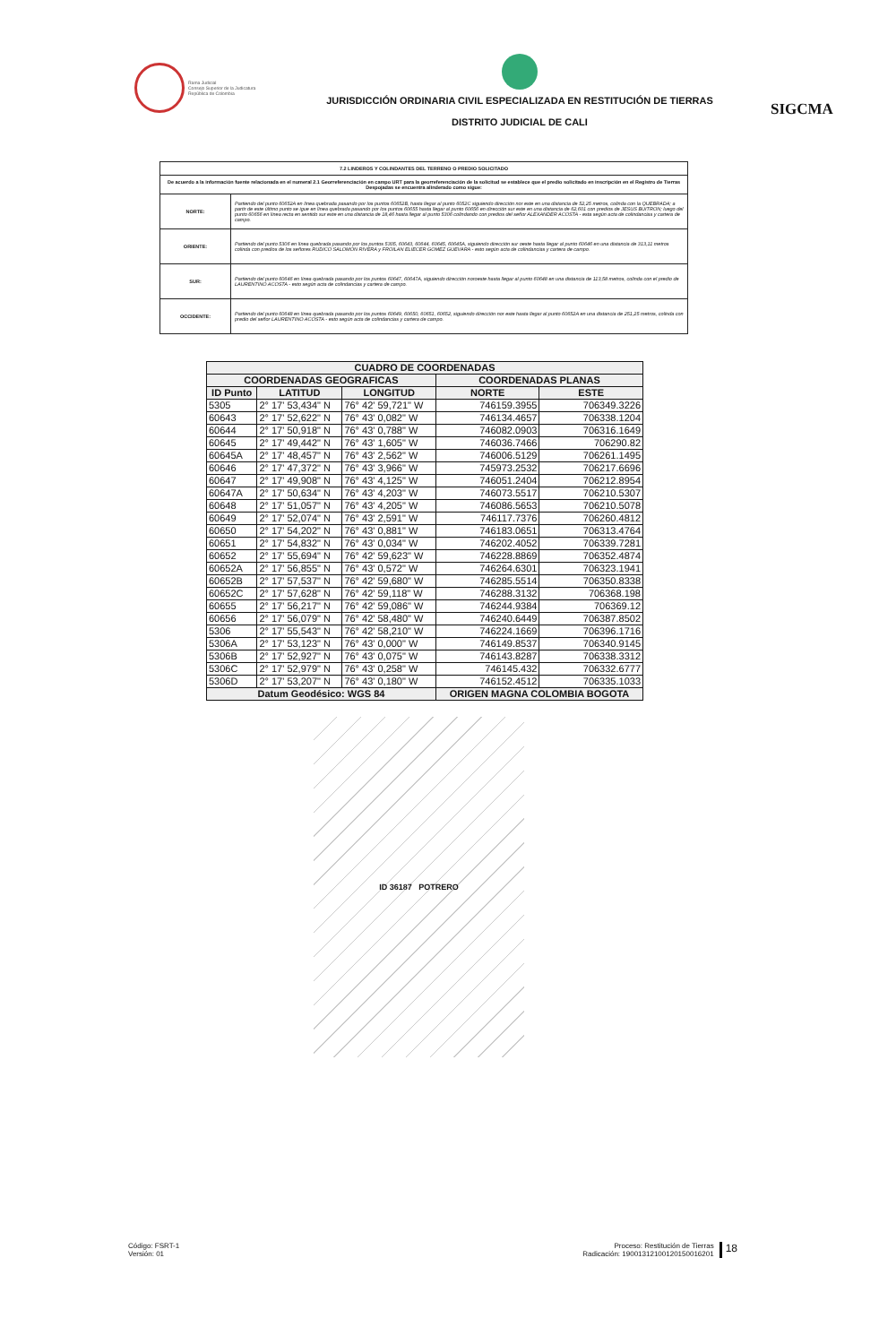Rama Judicial
Consejo Superior de la Judicatura
República de Colombia
JURISDICCIÓN ORDINARIA CIVIL ESPECIALIZADA EN RESTITUCIÓN DE TIERRAS
DISTRITO JUDICIAL DE CALI
SIGCMA
| 7.2 LINDEROS Y COLINDANTES DEL TERRENO O PREDIO SOLICITADO | |
| --- | --- |
| De acuerdo a la información fuente relacionada en el numeral 2.1 Georreferenciación en campo URT para la georreferenciación de la solicitud se establece que el predio solicitado en inscripción en el Registro de Tierras Despojadas se encuentra alinderado como sigue: | |
| NORTE: | Partiendo del punto 60652A en línea quebrada pasando por los puntos 60652B, hasta llegar al punto 6052C siguiendo dirección nor este en una distancia de 52,25 metros, colinda con la QUEBRADA; a partir de este último punto se igue en línea quebrada pasando por los puntos 60655 hasta llegar al punto 60656 en dirección sur este en una distancia de 62,601 con predios de JESUS BUITRON; luego del punto 60656 en línea recta en sentido sur este en una distancia de 18,46 hasta llegar al punto 5306 colindando con predios del señor ALEXANDER ACOSTA - esta según acta de colindancias y cartera de campo. |
| ORIENTE: | Partiendo del punto 5306 en línea quebrada pasando por los puntos 5305, 60643, 60644, 60645, 60645A, siguiendo dirección sur oeste hasta llegar al punto 60646 en una distancia de 313,11 metros colinda con predios de los señores RUDICO SALOMON RIVERA y FROILAN ELIECER GOMEZ GUEVARA - esto según acta de colindancias y cartera de campo. |
| SUR: | Partiendo del punto 60646 en línea quebrada pasando por los puntos 60647, 60647A, siguiendo dirección noroeste hasta llegar al punto 60648 en una distancia de 113,58 metros, colinda con el predio de LAURENTINO ACOSTA - esto según acta de colindancias y cartera de campo. |
| OCCIDENTE: | Partiendo del punto 60648 en línea quebrada pasando por los puntos 60649, 60650, 60651, 60652, siguiendo dirección nor este hasta llegar al punto 60652A en una distancia de 251,25 metros, colinda con predio del señor LAURENTINO ACOSTA - esto según acta de colindancias y cartera de campo. |
| CUADRO DE COORDENADAS | | | | |
| --- | --- | --- | --- | --- |
| COORDENADAS GEOGRAFICAS | | | COORDENADAS PLANAS | |
| ID Punto | LATITUD | LONGITUD | NORTE | ESTE |
| 5305 | 2° 17' 53,434" N | 76° 42' 59,721" W | 746159.3955 | 706349.3226 |
| 60643 | 2° 17' 52,622" N | 76° 43' 0,082" W | 746134.4657 | 706338.1204 |
| 60644 | 2° 17' 50,918" N | 76° 43' 0,788" W | 746082.0903 | 706316.1649 |
| 60645 | 2° 17' 49,442" N | 76° 43' 1,605" W | 746036.7466 | 706290.82 |
| 60645A | 2° 17' 48,457" N | 76° 43' 2,562" W | 746006.5129 | 706261.1495 |
| 60646 | 2° 17' 47,372" N | 76° 43' 3,966" W | 745973.2532 | 706217.6696 |
| 60647 | 2° 17' 49,908" N | 76° 43' 4,125" W | 746051.2404 | 706212.8954 |
| 60647A | 2° 17' 50,634" N | 76° 43' 4,203" W | 746073.5517 | 706210.5307 |
| 60648 | 2° 17' 51,057" N | 76° 43' 4,205" W | 746086.5653 | 706210.5078 |
| 60649 | 2° 17' 52,074" N | 76° 43' 2,591" W | 746117.7376 | 706260.4812 |
| 60650 | 2° 17' 54,202" N | 76° 43' 0,881" W | 746183.0651 | 706313.4764 |
| 60651 | 2° 17' 54,832" N | 76° 43' 0,034" W | 746202.4052 | 706339.7281 |
| 60652 | 2° 17' 55,694" N | 76° 42' 59,623" W | 746228.8869 | 706352.4874 |
| 60652A | 2° 17' 56,855" N | 76° 43' 0,572" W | 746264.6301 | 706323.1941 |
| 60652B | 2° 17' 57,537" N | 76° 42' 59,680" W | 746285.5514 | 706350.8338 |
| 60652C | 2° 17' 57,628" N | 76° 42' 59,118" W | 746288.3132 | 706368.198 |
| 60655 | 2° 17' 56,217" N | 76° 42' 59,086" W | 746244.9384 | 706369.12 |
| 60656 | 2° 17' 56,079" N | 76° 42' 58,480" W | 746240.6449 | 706387.8502 |
| 5306 | 2° 17' 55,543" N | 76° 42' 58,210" W | 746224.1669 | 706396.1716 |
| 5306A | 2° 17' 53,123" N | 76° 43' 0,000" W | 746149.8537 | 706340.9145 |
| 5306B | 2° 17' 52,927" N | 76° 43' 0,075" W | 746143.8287 | 706338.3312 |
| 5306C | 2° 17' 52,979" N | 76° 43' 0,258" W | 746145.432 | 706332.6777 |
| 5306D | 2° 17' 53,207" N | 76° 43' 0,180" W | 746152.4512 | 706335.1033 |
| Datum Geodésico: WGS 84 | | | ORIGEN MAGNA COLOMBIA BOGOTA | |
ID 36187 POTRERO
Código: FSRT-1
Versión: 01
Proceso: Restitución de Tierras
Radicación: 19001312100120150016201
18